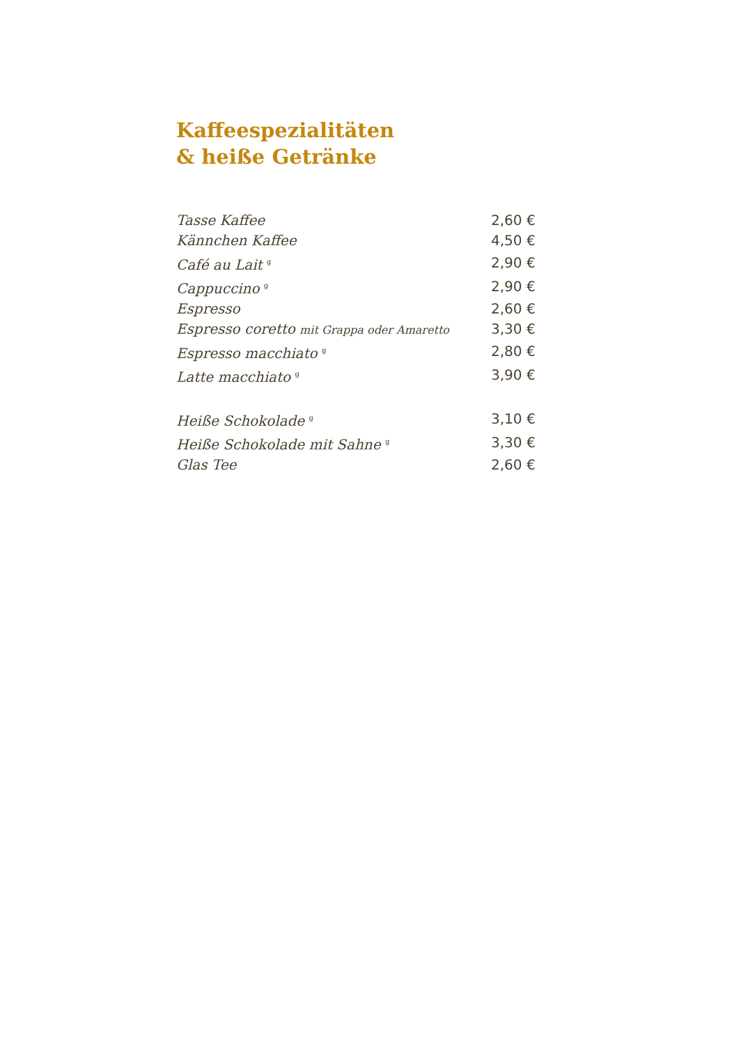Kaffeespezialitäten
& heiße Getränke
| Tasse Kaffee | 2,60 € |
| Kännchen Kaffee | 4,50 € |
| Café au Lait <sup>g</sup> | 2,90 € |
| Cappuccino <sup>g</sup> | 2,90 € |
| Espresso | 2,60 € |
| Espresso coretto mit Grappa oder Amaretto | 3,30 € |
| Espresso macchiato <sup>g</sup> | 2,80 € |
| Latte macchiato <sup>g</sup> | 3,90 € |
| Heiße Schokolade <sup>g</sup> | 3,10 € |
| Heiße Schokolade mit Sahne <sup>g</sup> | 3,30 € |
| Glas Tee | 2,60 € |